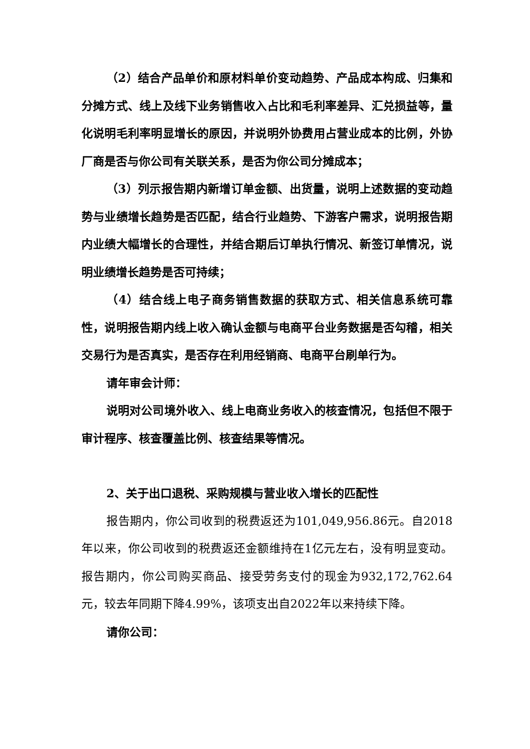（2）结合产品单价和原材料单价变动趋势、产品成本构成、归集和分摊方式、线上及线下业务销售收入占比和毛利率差异、汇兑损益等，量化说明毛利率明显增长的原因，并说明外协费用占营业成本的比例，外协厂商是否与你公司有关联关系，是否为你公司分摊成本；
（3）列示报告期内新增订单金额、出货量，说明上述数据的变动趋势与业绩增长趋势是否匹配，结合行业趋势、下游客户需求，说明报告期内业绩大幅增长的合理性，并结合期后订单执行情况、新签订单情况，说明业绩增长趋势是否可持续；
（4）结合线上电子商务销售数据的获取方式、相关信息系统可靠性，说明报告期内线上收入确认金额与电商平台业务数据是否勾稽，相关交易行为是否真实，是否存在利用经销商、电商平台刷单行为。
请年审会计师：
说明对公司境外收入、线上电商业务收入的核查情况，包括但不限于审计程序、核查覆盖比例、核查结果等情况。
2、关于出口退税、采购规模与营业收入增长的匹配性
报告期内，你公司收到的税费返还为101,049,956.86元。自2018年以来，你公司收到的税费返还金额维持在1亿元左右，没有明显变动。报告期内，你公司购买商品、接受劳务支付的现金为932,172,762.64元，较去年同期下降4.99%，该项支出自2022年以来持续下降。
请你公司：